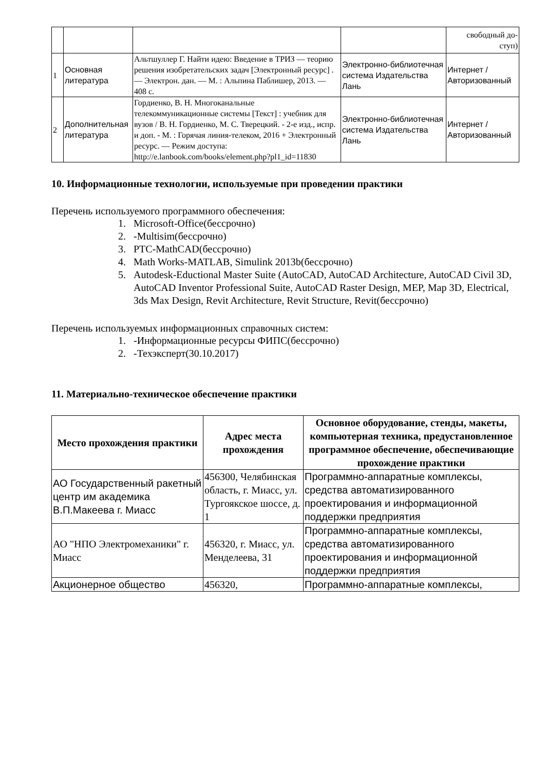| | | | | свободный до- ступ) |
| 1 | Основная литература | Альтшуллер Г. Найти идею: Введение в ТРИЗ — теорию решения изобретательских задач [Электронный ресурс] . — Электрон. дан. — М. : Альпина Паблишер, 2013. — 408 с. | Электронно-библиотечная система Издательства Лань | Интернет / Авторизованный |
| 2 | Дополнительная литература | Гордиенко, В. Н. Многоканальные телекоммуникационные системы [Текст] : учебник для вузов / В. Н. Гордиенко, М. С. Тверецкий. - 2-е изд., испр. и доп. - М. : Горячая линия-телеком, 2016 + Электронный ресурс. — Режим доступа: http://e.lanbook.com/books/element.php?pl1_id=11830 | Электронно-библиотечная система Издательства Лань | Интернет / Авторизованный |
10. Информационные технологии, используемые при проведении практики
Перечень используемого программного обеспечения:
1. Microsoft-Office(бессрочно)
2. -Multisim(бессрочно)
3. PTC-MathCAD(бессрочно)
4. Math Works-MATLAB, Simulink 2013b(бессрочно)
5. Autodesk-Eductional Master Suite (AutoCAD, AutoCAD Architecture, AutoCAD Civil 3D, AutoCAD Inventor Professional Suite, AutoCAD Raster Design, MEP, Map 3D, Electrical, 3ds Max Design, Revit Architecture, Revit Structure, Revit(бессрочно)
Перечень используемых информационных справочных систем:
1. -Информационные ресурсы ФИПС(бессрочно)
2. -Техэксперт(30.10.2017)
11. Материально-техническое обеспечение практики
| Место прохождения практики | Адрес места прохождения | Основное оборудование, стенды, макеты, компьютерная техника, предустановленное программное обеспечение, обеспечивающие прохождение практики |
| --- | --- | --- |
| АО Государственный ракетный центр им академика В.П.Макеева г. Миасс | 456300, Челябинская область, г. Миасс, ул. Тургоякское шоссе, д. 1 | Программно-аппаратные комплексы, средства автоматизированного проектирования и информационной поддержки предприятия |
| АО "НПО Электромеханики" г. Миасс | 456320, г. Миасс, ул. Менделеева, 31 | Программно-аппаратные комплексы, средства автоматизированного проектирования и информационной поддержки предприятия |
| Акционерное общество | 456320, | Программно-аппаратные комплексы, |